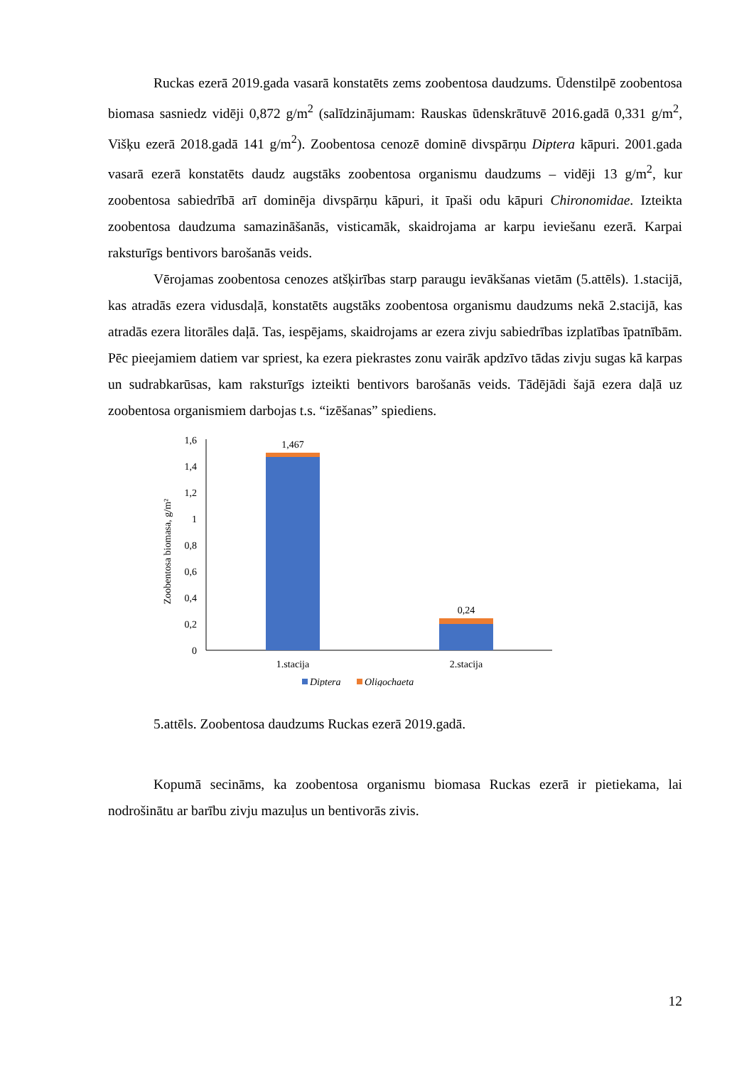Ruckas ezerā 2019.gada vasarā konstatēts zems zoobentosa daudzums. Ūdenstilpē zoobentosa biomasa sasniedz vidēji 0,872 g/m<sup>2</sup> (salīdzinājumam: Rauskas ūdenskrātuvē 2016.gadā 0,331 g/m<sup>2</sup>, Višķu ezerā 2018.gadā 141 g/m<sup>2</sup>). Zoobentosa cenozē dominē divspārņu Diptera kāpuri. 2001.gada vasarā ezerā konstatēts daudz augstāks zoobentosa organismu daudzums – vidēji 13 g/m<sup>2</sup>, kur zoobentosa sabiedrībā arī dominēja divspārņu kāpuri, it īpaši odu kāpuri Chironomidae. Izteikta zoobentosa daudzuma samazināšanās, visticamāk, skaidrojama ar karpu ieviešanu ezerā. Karpai raksturīgs bentivors barošanās veids.
Vērojamas zoobentosa cenozes atšķirības starp paraugu ievākšanas vietām (5.attēls). 1.stacijā, kas atradās ezera vidusdaļā, konstatēts augstāks zoobentosa organismu daudzums nekā 2.stacijā, kas atradās ezera litorāles daļā. Tas, iespējams, skaidrojams ar ezera zivju sabiedrības izplatības īpatnībām. Pēc pieejamiem datiem var spriest, ka ezera piekrastes zonu vairāk apdzīvo tādas zivju sugas kā karpas un sudrabkarūsas, kam raksturīgs izteikti bentivors barošanās veids. Tādējādi šajā ezera daļā uz zoobentosa organismiem darbojas t.s. “izēšanas” spiediens.
Zoobentosa biomasa, g/m²
1,6
1,4
1,2
1
0,8
0,6
0,4
0,2
0
1,467
0,24
1.stacija
2.stacija
Diptera
Oligochaeta
5.attēls. Zoobentosa daudzums Ruckas ezerā 2019.gadā.
Kopumā secināms, ka zoobentosa organismu biomasa Ruckas ezerā ir pietiekama, lai nodrošinātu ar barību zivju mazuļus un bentivorās zivis.
12